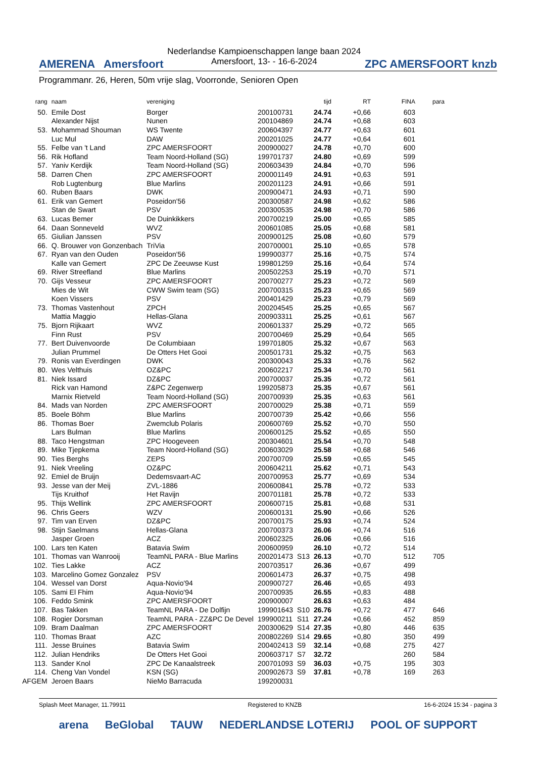AMERENA Amersfoort
Nederlandse Kampioenschappen lange baan 2024
Amersfoort, 13- - 16-6-2024
ZPC AMERSFOORT knzb
Programmanr. 26, Heren, 50m vrije slag, Voorronde, Senioren Open
| rang | naam | vereniging | | | tijd | RT | FINA | para |
| --- | --- | --- | --- | --- | --- | --- | --- | --- |
| 50. | Emile Dost | Borger | 200100731 | | 24.74 | +0,66 | 603 | |
| | Alexander Nijst | Nunen | 200104869 | | 24.74 | +0,68 | 603 | |
| 53. | Mohammad Shouman | WS Twente | 200604397 | | 24.77 | +0,63 | 601 | |
| | Luc Mul | DAW | 200201025 | | 24.77 | +0,64 | 601 | |
| 55. | Felbe van 't Land | ZPC AMERSFOORT | 200900027 | | 24.78 | +0,70 | 600 | |
| 56. | Rik Hofland | Team Noord-Holland (SG) | 199701737 | | 24.80 | +0,69 | 599 | |
| 57. | Yaniv Kerdijk | Team Noord-Holland (SG) | 200603439 | | 24.84 | +0,70 | 596 | |
| 58. | Darren Chen | ZPC AMERSFOORT | 200001149 | | 24.91 | +0,63 | 591 | |
| | Rob Lugtenburg | Blue Marlins | 200201123 | | 24.91 | +0,66 | 591 | |
| 60. | Ruben Baars | DWK | 200900471 | | 24.93 | +0,71 | 590 | |
| 61. | Erik van Gemert | Poseidon'56 | 200300587 | | 24.98 | +0,62 | 586 | |
| | Stan de Swart | PSV | 200300535 | | 24.98 | +0,70 | 586 | |
| 63. | Lucas Bemer | De Duinkikkers | 200700219 | | 25.00 | +0,65 | 585 | |
| 64. | Daan Sonneveld | WVZ | 200601085 | | 25.05 | +0,68 | 581 | |
| 65. | Giulian Janssen | PSV | 200900125 | | 25.08 | +0,60 | 579 | |
| 66. | Q. Brouwer von Gonzenbach | TriVia | 200700001 | | 25.10 | +0,65 | 578 | |
| 67. | Ryan van den Ouden | Poseidon'56 | 199900377 | | 25.16 | +0,75 | 574 | |
| | Kalle van Gemert | ZPC De Zeeuwse Kust | 199801259 | | 25.16 | +0,64 | 574 | |
| 69. | River Streefland | Blue Marlins | 200502253 | | 25.19 | +0,70 | 571 | |
| 70. | Gijs Vesseur | ZPC AMERSFOORT | 200700277 | | 25.23 | +0,72 | 569 | |
| | Mies de Wit | CWW Swim team (SG) | 200700315 | | 25.23 | +0,65 | 569 | |
| | Koen Vissers | PSV | 200401429 | | 25.23 | +0,79 | 569 | |
| 73. | Thomas Vastenhout | ZPCH | 200204545 | | 25.25 | +0,65 | 567 | |
| | Mattia Maggio | Hellas-Glana | 200903311 | | 25.25 | +0,61 | 567 | |
| 75. | Bjorn Rijkaart | WVZ | 200601337 | | 25.29 | +0,72 | 565 | |
| | Finn Rust | PSV | 200700469 | | 25.29 | +0,64 | 565 | |
| 77. | Bert Duivenvoorde | De Columbiaan | 199701805 | | 25.32 | +0,67 | 563 | |
| | Julian Prummel | De Otters Het Gooi | 200501731 | | 25.32 | +0,75 | 563 | |
| 79. | Ronis van Everdingen | DWK | 200300043 | | 25.33 | +0,76 | 562 | |
| 80. | Wes Velthuis | OZ&PC | 200602217 | | 25.34 | +0,70 | 561 | |
| 81. | Niek Issard | DZ&PC | 200700037 | | 25.35 | +0,72 | 561 | |
| | Rick van Hamond | Z&PC Zegenwerp | 199205873 | | 25.35 | +0,67 | 561 | |
| | Marnix Rietveld | Team Noord-Holland (SG) | 200700939 | | 25.35 | +0,63 | 561 | |
| 84. | Mads van Norden | ZPC AMERSFOORT | 200700029 | | 25.38 | +0,71 | 559 | |
| 85. | Boele Böhm | Blue Marlins | 200700739 | | 25.42 | +0,66 | 556 | |
| 86. | Thomas Boer | Zwemclub Polaris | 200600769 | | 25.52 | +0,70 | 550 | |
| | Lars Bulman | Blue Marlins | 200600125 | | 25.52 | +0,65 | 550 | |
| 88. | Taco Hengstman | ZPC Hoogeveen | 200304601 | | 25.54 | +0,70 | 548 | |
| 89. | Mike Tjepkema | Team Noord-Holland (SG) | 200603029 | | 25.58 | +0,68 | 546 | |
| 90. | Ties Berghs | ZEPS | 200700709 | | 25.59 | +0,65 | 545 | |
| 91. | Niek Vreeling | OZ&PC | 200604211 | | 25.62 | +0,71 | 543 | |
| 92. | Emiel de Bruijn | Dedemsvaart-AC | 200700953 | | 25.77 | +0,69 | 534 | |
| 93. | Jesse van der Meij | ZVL-1886 | 200600841 | | 25.78 | +0,72 | 533 | |
| | Tijs Kruithof | Het Ravijn | 200701181 | | 25.78 | +0,72 | 533 | |
| 95. | Thijs Wellink | ZPC AMERSFOORT | 200600715 | | 25.81 | +0,68 | 531 | |
| 96. | Chris Geers | WZV | 200600131 | | 25.90 | +0,66 | 526 | |
| 97. | Tim van Erven | DZ&PC | 200700175 | | 25.93 | +0,74 | 524 | |
| 98. | Stijn Saelmans | Hellas-Glana | 200700373 | | 26.06 | +0,74 | 516 | |
| | Jasper Groen | ACZ | 200602325 | | 26.06 | +0,66 | 516 | |
| 100. | Lars ten Katen | Batavia Swim | 200600959 | | 26.10 | +0,72 | 514 | |
| 101. | Thomas van Wanrooij | TeamNL PARA - Blue Marlins | 200201473 | S13 | 26.13 | +0,70 | 512 | 705 |
| 102. | Ties Lakke | ACZ | 200703517 | | 26.36 | +0,67 | 499 | |
| 103. | Marcelino Gomez Gonzalez | PSV | 200601473 | | 26.37 | +0,75 | 498 | |
| 104. | Wessel van Dorst | Aqua-Novio'94 | 200900727 | | 26.46 | +0,65 | 493 | |
| 105. | Sami El Fhim | Aqua-Novio'94 | 200700935 | | 26.55 | +0,83 | 488 | |
| 106. | Feddo Smink | ZPC AMERSFOORT | 200900007 | | 26.63 | +0,63 | 484 | |
| 107. | Bas Takken | TeamNL PARA - De Dolfijn | 199901643 | S10 | 26.76 | +0,72 | 477 | 646 |
| 108. | Rogier Dorsman | TeamNL PARA - ZZ&PC De Devel | 199900211 | S11 | 27.24 | +0,66 | 452 | 859 |
| 109. | Bram Daalman | ZPC AMERSFOORT | 200300629 | S14 | 27.35 | +0,80 | 446 | 635 |
| 110. | Thomas Braat | AZC | 200802269 | S14 | 29.65 | +0,80 | 350 | 499 |
| 111. | Jesse Bruines | Batavia Swim | 200402413 | S9 | 32.14 | +0,68 | 275 | 427 |
| 112. | Julian Hendriks | De Otters Het Gooi | 200603717 | S7 | 32.72 | | 260 | 584 |
| 113. | Sander Knol | ZPC De Kanaalstreek | 200701093 | S9 | 36.03 | +0,75 | 195 | 303 |
| 114. | Cheng Van Vondel | KSN (SG) | 200902673 | S9 | 37.81 | +0,78 | 169 | 263 |
| AFGEM | Jeroen Baars | NieMo Barracuda | 199200031 | | | | | |
Splash Meet Manager, 11.79911 Registered to KNZB 16-6-2024 15:34 - pagina 3
arena BeGlobal TAUW NEDERLANDSE LOTERIJ POOL OF SUPPORT